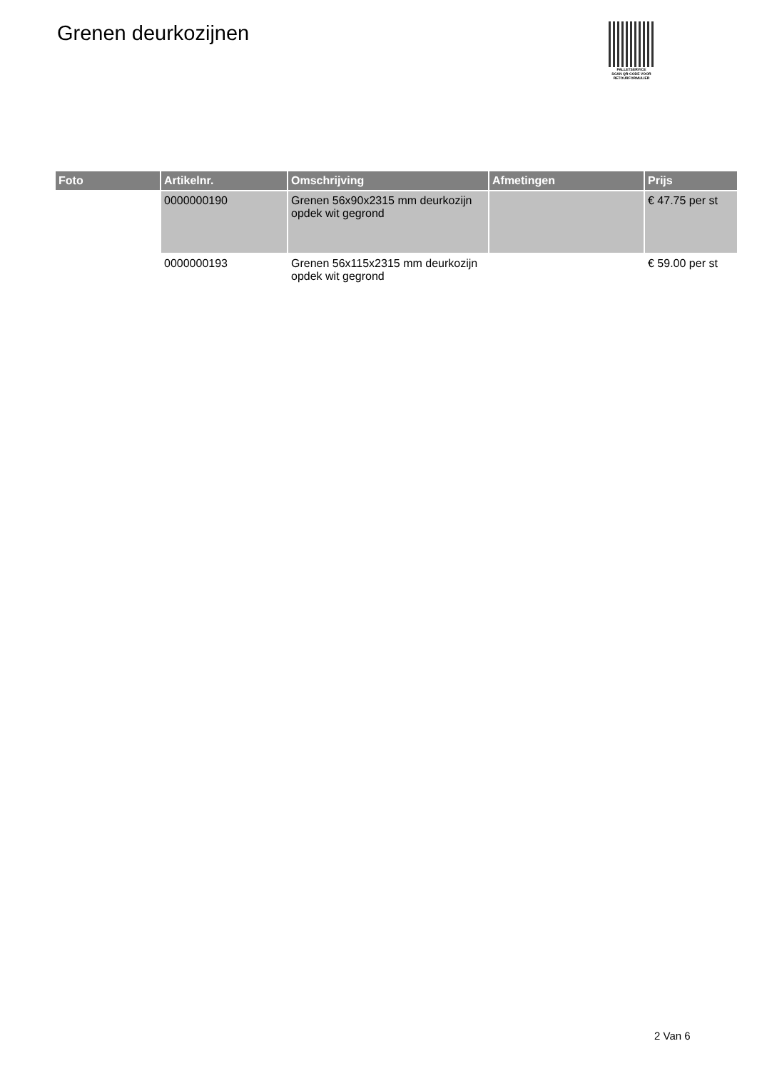Grenen deurkozijnen
PALLETSERVICE
SCAN QR-CODE VOOR RETOURFORMULIER
| Foto | Artikelnr. | Omschrijving | Afmetingen | Prijs |
| --- | --- | --- | --- | --- |
| | 0000000190 | Grenen 56x90x2315 mm deurkozijn opdek wit gegrond | | € 47.75 per st |
| | 0000000193 | Grenen 56x115x2315 mm deurkozijn opdek wit gegrond | | € 59.00 per st |
2 Van 6